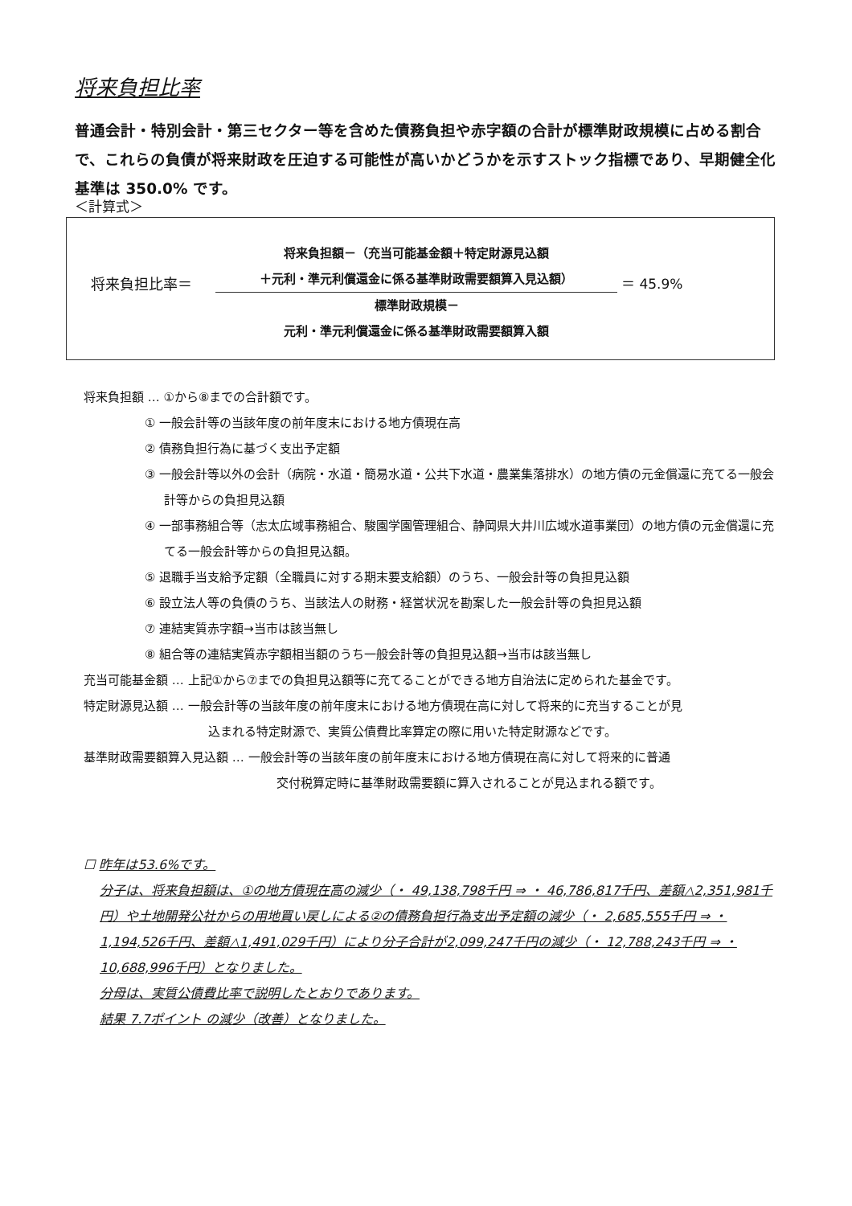将来負担比率
普通会計・特別会計・第三セクター等を含めた債務負担や赤字額の合計が標準財政規模に占める割合で、これらの負債が将来財政を圧迫する可能性が高いかどうかを示すストック指標であり、早期健全化基準は 350.0% です。
＜計算式＞
将来負担比率＝
将来負担額－（充当可能基金額＋特定財源見込額
＋元利・準元利償還金に係る基準財政需要額算入見込額）
標準財政規模－
元利・準元利償還金に係る基準財政需要額算入額
＝ 45.9%
将来負担額 … ①から⑧までの合計額です。
① 一般会計等の当該年度の前年度末における地方債現在高
② 債務負担行為に基づく支出予定額
③ 一般会計等以外の会計（病院・水道・簡易水道・公共下水道・農業集落排水）の地方債の元金償還に充てる一般会計等からの負担見込額
④ 一部事務組合等（志太広域事務組合、駿園学園管理組合、静岡県大井川広域水道事業団）の地方債の元金償還に充てる一般会計等からの負担見込額。
⑤ 退職手当支給予定額（全職員に対する期末要支給額）のうち、一般会計等の負担見込額
⑥ 設立法人等の負債のうち、当該法人の財務・経営状況を勘案した一般会計等の負担見込額
⑦ 連結実質赤字額→当市は該当無し
⑧ 組合等の連結実質赤字額相当額のうち一般会計等の負担見込額→当市は該当無し
充当可能基金額 … 上記①から⑦までの負担見込額等に充てることができる地方自治法に定められた基金です。
特定財源見込額 … 一般会計等の当該年度の前年度末における地方債現在高に対して将来的に充当することが見
込まれる特定財源で、実質公債費比率算定の際に用いた特定財源などです。
基準財政需要額算入見込額 … 一般会計等の当該年度の前年度末における地方債現在高に対して将来的に普通
交付税算定時に基準財政需要額に算入されることが見込まれる額です。
☐ 昨年は53.6%です。
分子は、将来負担額は、①の地方債現在高の減少（・ 49,138,798千円 ⇒ ・ 46,786,817千円、差額△2,351,981千円）や土地開発公社からの用地買い戻しによる②の債務負担行為支出予定額の減少（・ 2,685,555千円 ⇒ ・ 1,194,526千円、差額△1,491,029千円）により分子合計が2,099,247千円の減少（・ 12,788,243千円 ⇒ ・ 10,688,996千円）となりました。
分母は、実質公債費比率で説明したとおりであります。
結果 7.7ポイント の減少（改善）となりました。